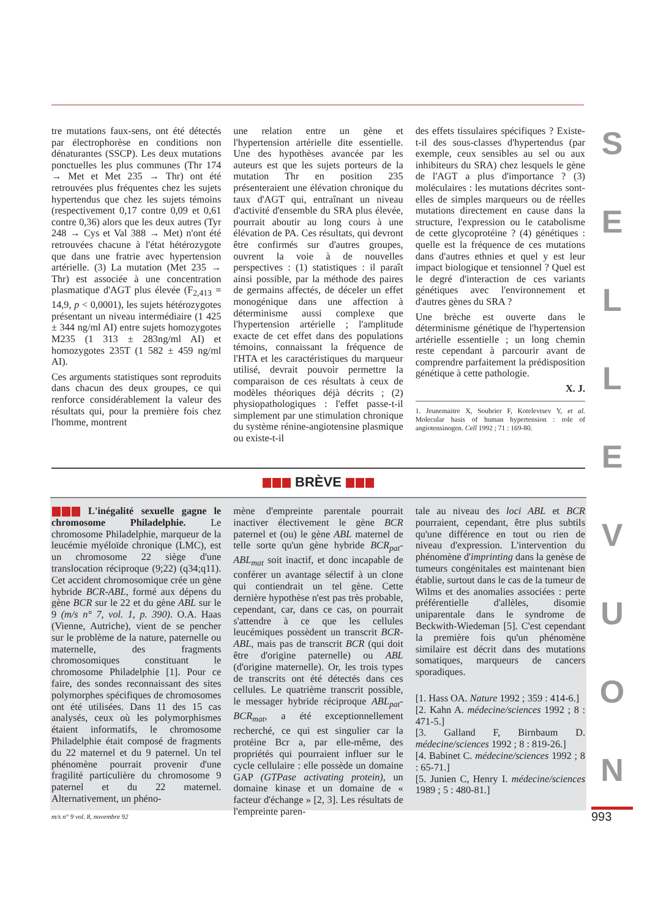tre mutations faux-sens, ont été détectés par électrophorèse en conditions non dénaturantes (SSCP). Les deux mutations ponctuelles les plus communes (Thr 174 → Met et Met 235 → Thr) ont été retrouvées plus fréquentes chez les sujets hypertendus que chez les sujets témoins (respectivement 0,17 contre 0,09 et 0,61 contre 0,36) alors que les deux autres (Tyr 248 → Cys et Val 388 → Met) n'ont été retrouvées chacune à l'état hétérozygote que dans une fratrie avec hypertension artérielle. (3) La mutation (Met 235 → Thr) est associée à une concentration plasmatique d'AGT plus élevée (F<sub>2,413</sub> = 14,9, p < 0,0001), les sujets hétérozygotes présentant un niveau intermédiaire (1 425 ± 344 ng/ml AI) entre sujets homozygotes M235 (1 313 ± 283ng/ml AI) et homozygotes 235T (1 582 ± 459 ng/ml AI).
Ces arguments statistiques sont reproduits dans chacun des deux groupes, ce qui renforce considérablement la valeur des résultats qui, pour la première fois chez l'homme, montrent
une relation entre un gène et l'hypertension artérielle dite essentielle. Une des hypothèses avancée par les auteurs est que les sujets porteurs de la mutation Thr en position 235 présenteraient une élévation chronique du taux d'AGT qui, entraînant un niveau d'activité d'ensemble du SRA plus élevée, pourrait aboutir au long cours à une élévation de PA. Ces résultats, qui devront être confirmés sur d'autres groupes, ouvrent la voie à de nouvelles perspectives : (1) statistiques : il paraît ainsi possible, par la méthode des paires de germains affectés, de déceler un effet monogénique dans une affection à déterminisme aussi complexe que l'hypertension artérielle ; l'amplitude exacte de cet effet dans des populations témoins, connaissant la fréquence de l'HTA et les caractéristiques du marqueur utilisé, devrait pouvoir permettre la comparaison de ces résultats à ceux de modèles théoriques déjà décrits ; (2) physiopathologiques : l'effet passe-t-il simplement par une stimulation chronique du système rénine-angiotensine plasmique ou existe-t-il
des effets tissulaires spécifiques ? Existe-t-il des sous-classes d'hypertendus (par exemple, ceux sensibles au sel ou aux inhibiteurs du SRA) chez lesquels le gène de l'AGT a plus d'importance ? (3) moléculaires : les mutations décrites sont-elles de simples marqueurs ou de réelles mutations directement en cause dans la structure, l'expression ou le catabolisme de cette glycoprotéine ? (4) génétiques : quelle est la fréquence de ces mutations dans d'autres ethnies et quel y est leur impact biologique et tensionnel ? Quel est le degré d'interaction de ces variants génétiques avec l'environnement et d'autres gènes du SRA ?
Une brèche est ouverte dans le déterminisme génétique de l'hypertension artérielle essentielle ; un long chemin reste cependant à parcourir avant de comprendre parfaitement la prédisposition génétique à cette pathologie.
X. J.
1. Jeunemaitre X, Soubrier F, Kotelevtsev Y, et al. Molecular basis of human hypertension : role of angiotensinogen. Cell 1992 ; 71 : 169-80.
BRÈVE
L'inégalité sexuelle gagne le chromosome Philadelphie. Le chromosome Philadelphie, marqueur de la leucémie myéloïde chronique (LMC), est un chromosome 22 siège d'une translocation réciproque (9;22) (q34;q11). Cet accident chromosomique crée un gène hybride BCR-ABL, formé aux dépens du gène BCR sur le 22 et du gène ABL sur le 9 (m/s n° 7, vol. 1, p. 390). O.A. Haas (Vienne, Autriche), vient de se pencher sur le problème de la nature, paternelle ou maternelle, des fragments chromosomiques constituant le chromosome Philadelphie [1]. Pour ce faire, des sondes reconnaissant des sites polymorphes spécifiques de chromosomes ont été utilisées. Dans 11 des 15 cas analysés, ceux où les polymorphismes étaient informatifs, le chromosome Philadelphie était composé de fragments du 22 maternel et du 9 paternel. Un tel phénomène pourrait provenir d'une fragilité particulière du chromosome 9 paternel et du 22 maternel. Alternativement, un phéno-
mène d'empreinte parentale pourrait inactiver électivement le gène BCR paternel et (ou) le gène ABL maternel de telle sorte qu'un gène hybride BCR<sub>pat</sub>-ABL<sub>mat</sub> soit inactif, et donc incapable de conférer un avantage sélectif à un clone qui contiendrait un tel gène. Cette dernière hypothèse n'est pas très probable, cependant, car, dans ce cas, on pourrait s'attendre à ce que les cellules leucémiques possèdent un transcrit BCR-ABL, mais pas de transcrit BCR (qui doit être d'origine paternelle) ou ABL (d'origine maternelle). Or, les trois types de transcrits ont été détectés dans ces cellules. Le quatrième transcrit possible, le messager hybride réciproque ABL<sub>pat</sub>-BCR<sub>mat</sub>, a été exceptionnellement recherché, ce qui est singulier car la protéine Bcr a, par elle-même, des propriétés qui pourraient influer sur le cycle cellulaire : elle possède un domaine GAP (GTPase activating protein), un domaine kinase et un domaine de « facteur d'échange » [2, 3]. Les résultats de l'empreinte paren-
tale au niveau des loci ABL et BCR pourraient, cependant, être plus subtils qu'une différence en tout ou rien de niveau d'expression. L'intervention du phénomène d'imprinting dans la genèse de tumeurs congénitales est maintenant bien établie, surtout dans le cas de la tumeur de Wilms et des anomalies associées : perte préférentielle d'allèles, disomie uniparentale dans le syndrome de Beckwith-Wiedeman [5]. C'est cependant la première fois qu'un phénomène similaire est décrit dans des mutations somatiques, marqueurs de cancers sporadiques.
[1. Hass OA. Nature 1992 ; 359 : 414-6.]
[2. Kahn A. médecine/sciences 1992 ; 8 : 471-5.]
[3. Galland F, Birnbaum D. médecine/sciences 1992 ; 8 : 819-26.]
[4. Babinet C. médecine/sciences 1992 ; 8 : 65-71.]
[5. Junien C, Henry I. médecine/sciences 1989 ; 5 : 480-81.]
S
E
L
L
E
V
U
O
N
m/s n° 9 vol. 8, novembre 92 993